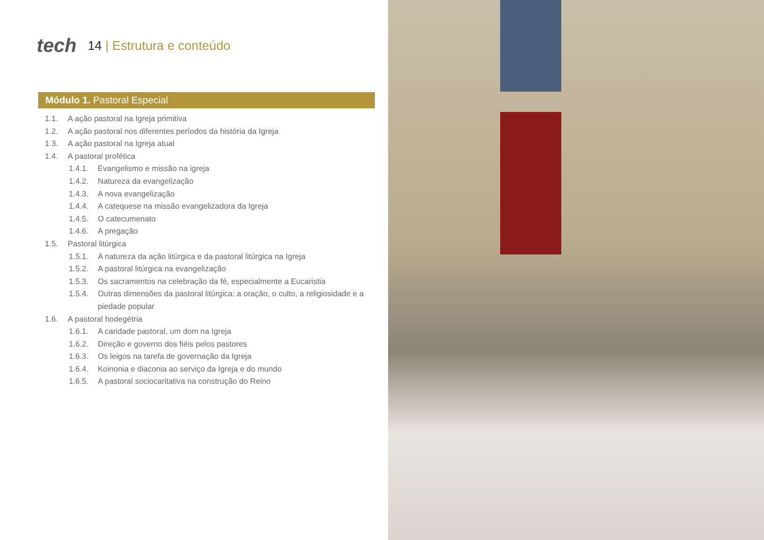tech
14 | Estrutura e conteúdo
Módulo 1. Pastoral Especial
1.1. A ação pastoral na Igreja primitiva
1.2. A ação pastoral nos diferentes períodos da história da Igreja
1.3. A ação pastoral na Igreja atual
1.4. A pastoral profética
1.4.1. Evangelismo e missão na igreja
1.4.2. Natureza da evangelização
1.4.3. A nova evangelização
1.4.4. A catequese na missão evangelizadora da Igreja
1.4.5. O catecumenato
1.4.6. A pregação
1.5. Pastoral litúrgica
1.5.1. A natureza da ação litúrgica e da pastoral litúrgica na Igreja
1.5.2. A pastoral litúrgica na evangelização
1.5.3. Os sacramentos na celebração da fé, especialmente a Eucaristia
1.5.4. Outras dimensões da pastoral litúrgica: a oração, o culto, a religiosidade e a piedade popular
1.6. A pastoral hodegétria
1.6.1. A caridade pastoral, um dom na Igreja
1.6.2. Direção e governo dos fiéis pelos pastores
1.6.3. Os leigos na tarefa de governação da Igreja
1.6.4. Koinonia e diaconia ao serviço da Igreja e do mundo
1.6.5. A pastoral sociocaritativa na construção do Reino